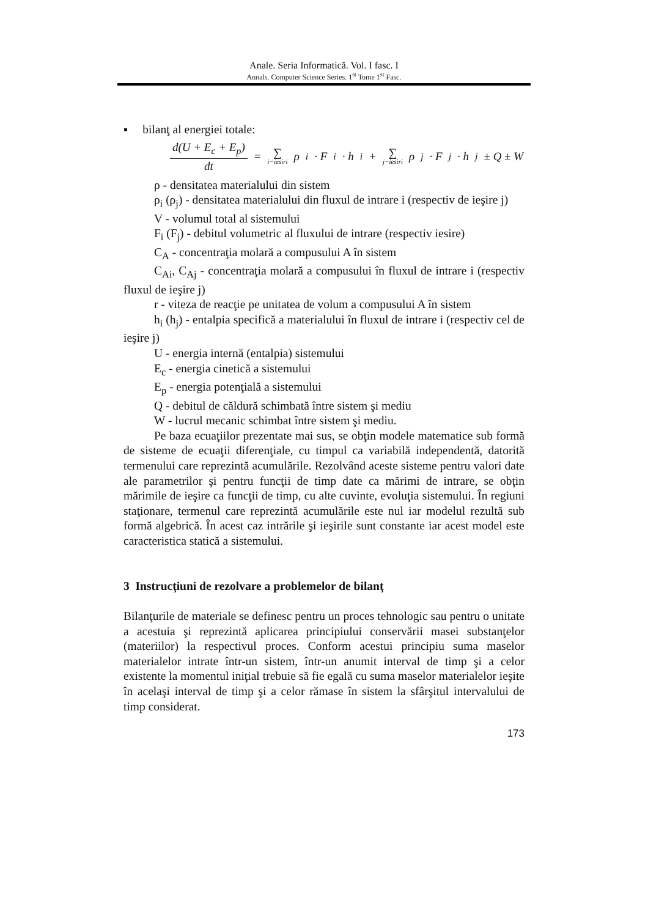Anale. Seria Informatică. Vol. I fasc. I
Annals. Computer Science Series. 1<sup>st</sup> Tome 1<sup>st</sup> Fasc.
▪ bilanţ al energiei totale:
d(U + E<sub>c</sub> + E<sub>p</sub>) dt = ∑ i−iesiri ρ<sub>i</sub> · F<sub>i</sub> · h<sub>i</sub> + ∑ j−iesiri ρ<sub>j</sub> · F<sub>j</sub> · h<sub>j</sub> ± Q ± W
ρ - densitatea materialului din sistem
ρ<sub>i</sub> (ρ<sub>j</sub>) - densitatea materialului din fluxul de intrare i (respectiv de ieşire j)
V - volumul total al sistemului
F<sub>i</sub> (F<sub>j</sub>) - debitul volumetric al fluxului de intrare (respectiv iesire)
C<sub>A</sub> - concentraţia molară a compusului A în sistem
C<sub>Ai</sub>, C<sub>Aj</sub> - concentraţia molară a compusului în fluxul de intrare i (respectiv fluxul de ieşire j)
r - viteza de reacţie pe unitatea de volum a compusului A în sistem
h<sub>i</sub> (h<sub>j</sub>) - entalpia specifică a materialului în fluxul de intrare i (respectiv cel de ieşire j)
U - energia internă (entalpia) sistemului
E<sub>c</sub> - energia cinetică a sistemului
E<sub>p</sub> - energia potenţială a sistemului
Q - debitul de căldură schimbată între sistem şi mediu
W - lucrul mecanic schimbat între sistem şi mediu.
Pe baza ecuaţiilor prezentate mai sus, se obţin modele matematice sub formă de sisteme de ecuaţii diferenţiale, cu timpul ca variabilă independentă, datorită termenului care reprezintă acumulările. Rezolvând aceste sisteme pentru valori date ale parametrilor şi pentru funcţii de timp date ca mărimi de intrare, se obţin mărimile de ieşire ca funcţii de timp, cu alte cuvinte, evoluţia sistemului. În regiuni staţionare, termenul care reprezintă acumulările este nul iar modelul rezultă sub formă algebrică. În acest caz intrările şi ieşirile sunt constante iar acest model este caracteristica statică a sistemului.
3 Instrucţiuni de rezolvare a problemelor de bilanţ
Bilanţurile de materiale se definesc pentru un proces tehnologic sau pentru o unitate a acestuia şi reprezintă aplicarea principiului conservării masei substanţelor (materiilor) la respectivul proces. Conform acestui principiu suma maselor materialelor intrate într-un sistem, într-un anumit interval de timp şi a celor existente la momentul iniţial trebuie să fie egală cu suma maselor materialelor ieşite în acelaşi interval de timp şi a celor rămase în sistem la sfârşitul intervalului de timp considerat.
173